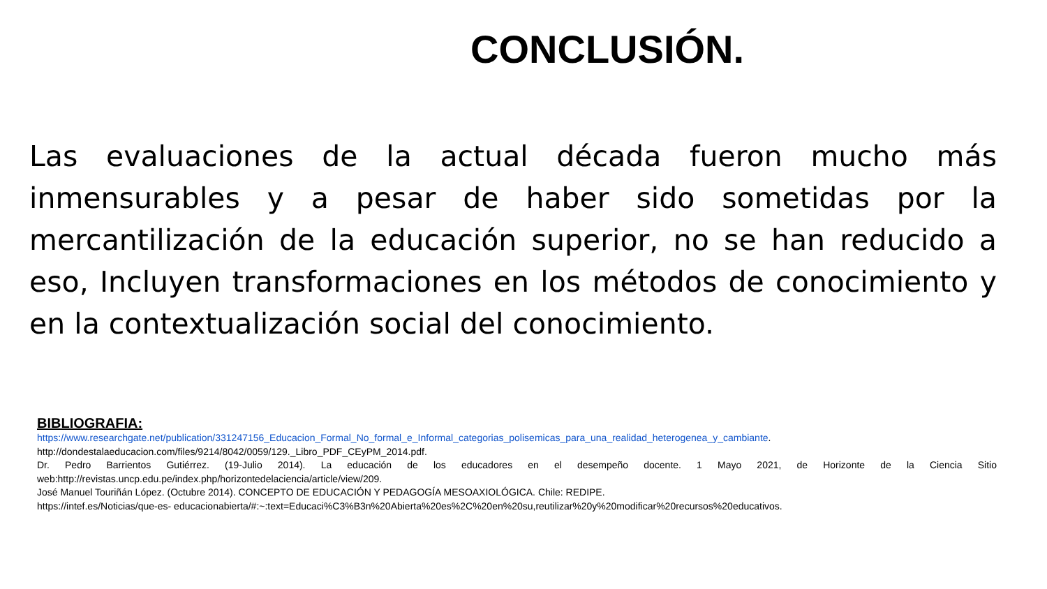CONCLUSIÓN.
Las evaluaciones de la actual década fueron mucho más inmensurables y a pesar de haber sido sometidas por la mercantilización de la educación superior, no se han reducido a eso, Incluyen transformaciones en los métodos de conocimiento y en la contextualización social del conocimiento.
BIBLIOGRAFIA:
https://www.researchgate.net/publication/331247156_Educacion_Formal_No_formal_e_Informal_categorias_polisemicas_para_una_realidad_heterogenea_y_cambiante.
http://dondestalaeducacion.com/files/9214/8042/0059/129._Libro_PDF_CEyPM_2014.pdf.
Dr. Pedro Barrientos Gutiérrez. (19-Julio 2014). La educación de los educadores en el desempeño docente. 1 Mayo 2021, de Horizonte de la Ciencia Sitio web:http://revistas.uncp.edu.pe/index.php/horizontedelaciencia/article/view/209.
José Manuel Touriñán López. (Octubre 2014). CONCEPTO DE EDUCACIÓN Y PEDAGOGÍA MESOAXIOLÓGICA. Chile: REDIPE.
https://intef.es/Noticias/que-es- educacionabierta/#:~:text=Educaci%C3%B3n%20Abierta%20es%2C%20en%20su,reutilizar%20y%20modificar%20recursos%20educativos.